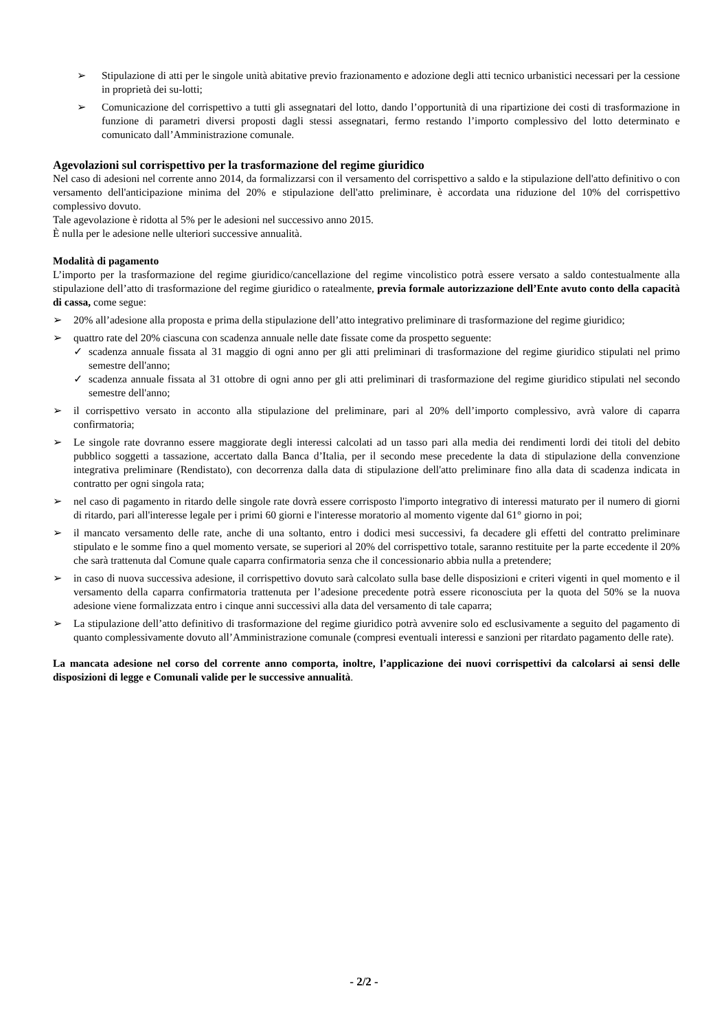➢ Stipulazione di atti per le singole unità abitative previo frazionamento e adozione degli atti tecnico urbanistici necessari per la cessione in proprietà dei su-lotti;
➢ Comunicazione del corrispettivo a tutti gli assegnatari del lotto, dando l’opportunità di una ripartizione dei costi di trasformazione in funzione di parametri diversi proposti dagli stessi assegnatari, fermo restando l’importo complessivo del lotto determinato e comunicato dall’Amministrazione comunale.
Agevolazioni sul corrispettivo per la trasformazione del regime giuridico
Nel caso di adesioni nel corrente anno 2014, da formalizzarsi con il versamento del corrispettivo a saldo e la stipulazione dell'atto definitivo o con versamento dell'anticipazione minima del 20% e stipulazione dell'atto preliminare, è accordata una riduzione del 10% del corrispettivo complessivo dovuto.
Tale agevolazione è ridotta al 5% per le adesioni nel successivo anno 2015.
È nulla per le adesione nelle ulteriori successive annualità.
Modalità di pagamento
L’importo per la trasformazione del regime giuridico/cancellazione del regime vincolistico potrà essere versato a saldo contestualmente alla stipulazione dell’atto di trasformazione del regime giuridico o ratealmente, previa formale autorizzazione dell’Ente avuto conto della capacità di cassa, come segue:
➢ 20% all’adesione alla proposta e prima della stipulazione dell’atto integrativo preliminare di trasformazione del regime giuridico;
➢ quattro rate del 20% ciascuna con scadenza annuale nelle date fissate come da prospetto seguente:
✓ scadenza annuale fissata al 31 maggio di ogni anno per gli atti preliminari di trasformazione del regime giuridico stipulati nel primo semestre dell'anno;
✓ scadenza annuale fissata al 31 ottobre di ogni anno per gli atti preliminari di trasformazione del regime giuridico stipulati nel secondo semestre dell'anno;
➢ il corrispettivo versato in acconto alla stipulazione del preliminare, pari al 20% dell’importo complessivo, avrà valore di caparra confirmatoria;
➢ Le singole rate dovranno essere maggiorate degli interessi calcolati ad un tasso pari alla media dei rendimenti lordi dei titoli del debito pubblico soggetti a tassazione, accertato dalla Banca d’Italia, per il secondo mese precedente la data di stipulazione della convenzione integrativa preliminare (Rendistato), con decorrenza dalla data di stipulazione dell'atto preliminare fino alla data di scadenza indicata in contratto per ogni singola rata;
➢ nel caso di pagamento in ritardo delle singole rate dovrà essere corrisposto l'importo integrativo di interessi maturato per il numero di giorni di ritardo, pari all'interesse legale per i primi 60 giorni e l'interesse moratorio al momento vigente dal 61° giorno in poi;
➢ il mancato versamento delle rate, anche di una soltanto, entro i dodici mesi successivi, fa decadere gli effetti del contratto preliminare stipulato e le somme fino a quel momento versate, se superiori al 20% del corrispettivo totale, saranno restituite per la parte eccedente il 20% che sarà trattenuta dal Comune quale caparra confirmatoria senza che il concessionario abbia nulla a pretendere;
➢ in caso di nuova successiva adesione, il corrispettivo dovuto sarà calcolato sulla base delle disposizioni e criteri vigenti in quel momento e il versamento della caparra confirmatoria trattenuta per l’adesione precedente potrà essere riconosciuta per la quota del 50% se la nuova adesione viene formalizzata entro i cinque anni successivi alla data del versamento di tale caparra;
➢ La stipulazione dell’atto definitivo di trasformazione del regime giuridico potrà avvenire solo ed esclusivamente a seguito del pagamento di quanto complessivamente dovuto all’Amministrazione comunale (compresi eventuali interessi e sanzioni per ritardato pagamento delle rate).
La mancata adesione nel corso del corrente anno comporta, inoltre, l’applicazione dei nuovi corrispettivi da calcolarsi ai sensi delle disposizioni di legge e Comunali valide per le successive annualità.
- 2/2 -